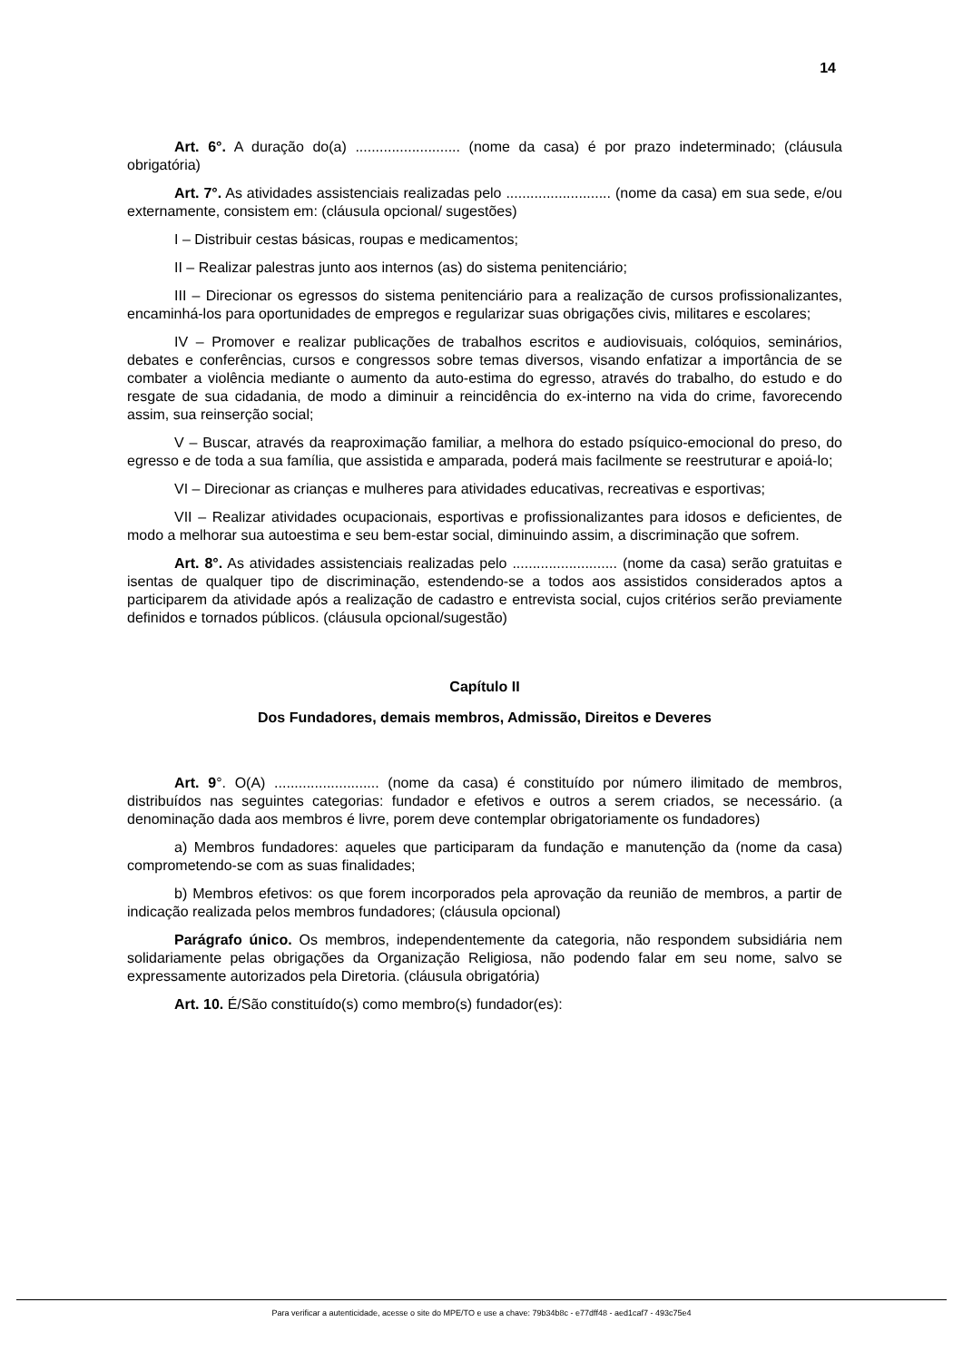14
Art. 6°. A duração do(a) .......................... (nome da casa) é por prazo indeterminado; (cláusula obrigatória)
Art. 7°. As atividades assistenciais realizadas pelo .......................... (nome da casa) em sua sede, e/ou externamente, consistem em: (cláusula opcional/ sugestões)
I – Distribuir cestas básicas, roupas e medicamentos;
II – Realizar palestras junto aos internos (as) do sistema penitenciário;
III – Direcionar os egressos do sistema penitenciário para a realização de cursos profissionalizantes, encaminhá-los para oportunidades de empregos e regularizar suas obrigações civis, militares e escolares;
IV – Promover e realizar publicações de trabalhos escritos e audiovisuais, colóquios, seminários, debates e conferências, cursos e congressos sobre temas diversos, visando enfatizar a importância de se combater a violência mediante o aumento da auto-estima do egresso, através do trabalho, do estudo e do resgate de sua cidadania, de modo a diminuir a reincidência do ex-interno na vida do crime, favorecendo assim, sua reinserção social;
V – Buscar, através da reaproximação familiar, a melhora do estado psíquico-emocional do preso, do egresso e de toda a sua família, que assistida e amparada, poderá mais facilmente se reestruturar e apoiá-lo;
VI – Direcionar as crianças e mulheres para atividades educativas, recreativas e esportivas;
VII – Realizar atividades ocupacionais, esportivas e profissionalizantes para idosos e deficientes, de modo a melhorar sua autoestima e seu bem-estar social, diminuindo assim, a discriminação que sofrem.
Art. 8°. As atividades assistenciais realizadas pelo .......................... (nome da casa) serão gratuitas e isentas de qualquer tipo de discriminação, estendendo-se a todos aos assistidos considerados aptos a participarem da atividade após a realização de cadastro e entrevista social, cujos critérios serão previamente definidos e tornados públicos. (cláusula opcional/sugestão)
Capítulo II
Dos Fundadores, demais membros, Admissão, Direitos e Deveres
Art. 9°. O(A) .......................... (nome da casa) é constituído por número ilimitado de membros, distribuídos nas seguintes categorias: fundador e efetivos e outros a serem criados, se necessário. (a denominação dada aos membros é livre, porem deve contemplar obrigatoriamente os fundadores)
a) Membros fundadores: aqueles que participaram da fundação e manutenção da (nome da casa) comprometendo-se com as suas finalidades;
b) Membros efetivos: os que forem incorporados pela aprovação da reunião de membros, a partir de indicação realizada pelos membros fundadores; (cláusula opcional)
Parágrafo único. Os membros, independentemente da categoria, não respondem subsidiária nem solidariamente pelas obrigações da Organização Religiosa, não podendo falar em seu nome, salvo se expressamente autorizados pela Diretoria. (cláusula obrigatória)
Art. 10. É/São constituído(s) como membro(s) fundador(es):
Para verificar a autenticidade, acesse o site do MPE/TO e use a chave: 79b34b8c - e77dff48 - aed1caf7 - 493c75e4